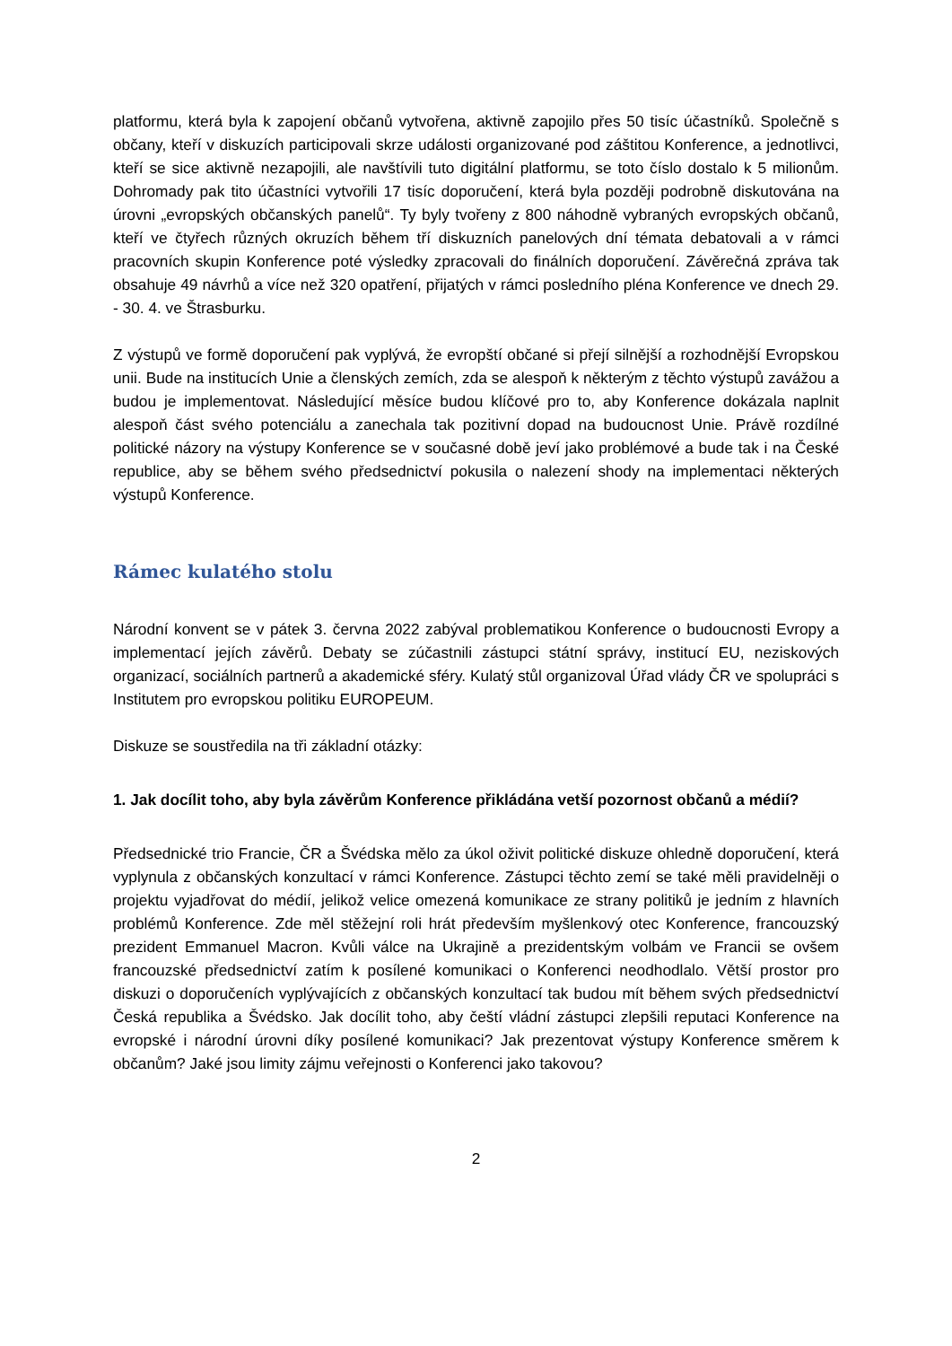platformu, která byla k zapojení občanů vytvořena, aktivně zapojilo přes 50 tisíc účastníků. Společně s občany, kteří v diskuzích participovali skrze události organizované pod záštitou Konference, a jednotlivci, kteří se sice aktivně nezapojili, ale navštívili tuto digitální platformu, se toto číslo dostalo k 5 milionům. Dohromady pak tito účastníci vytvořili 17 tisíc doporučení, která byla později podrobně diskutována na úrovni „evropských občanských panelů“. Ty byly tvořeny z 800 náhodně vybraných evropských občanů, kteří ve čtyřech různých okruzích během tří diskuzních panelových dní témata debatovali a v rámci pracovních skupin Konference poté výsledky zpracovali do finálních doporučení. Závěrečná zpráva tak obsahuje 49 návrhů a více než 320 opatření, přijatých v rámci posledního pléna Konference ve dnech 29. - 30. 4. ve Štrasburku.
Z výstupů ve formě doporučení pak vyplývá, že evropští občané si přejí silnější a rozhodnější Evropskou unii. Bude na institucích Unie a členských zemích, zda se alespoň k některým z těchto výstupů zavážou a budou je implementovat. Následující měsíce budou klíčové pro to, aby Konference dokázala naplnit alespoň část svého potenciálu a zanechala tak pozitivní dopad na budoucnost Unie. Právě rozdílné politické názory na výstupy Konference se v současné době jeví jako problémové a bude tak i na České republice, aby se během svého předsednictví pokusila o nalezení shody na implementaci některých výstupů Konference.
Rámec kulatého stolu
Národní konvent se v pátek 3. června 2022 zabýval problematikou Konference o budoucnosti Evropy a implementací jejích závěrů. Debaty se zúčastnili zástupci státní správy, institucí EU, neziskových organizací, sociálních partnerů a akademické sféry. Kulatý stůl organizoval Úřad vlády ČR ve spolupráci s Institutem pro evropskou politiku EUROPEUM.
Diskuze se soustředila na tři základní otázky:
1. Jak docílit toho, aby byla závěrům Konference přikládána vetší pozornost občanů a médií?
Předsednické trio Francie, ČR a Švédska mělo za úkol oživit politické diskuze ohledně doporučení, která vyplynula z občanských konzultací v rámci Konference. Zástupci těchto zemí se také měli pravidelněji o projektu vyjadřovat do médií, jelikož velice omezená komunikace ze strany politiků je jedním z hlavních problémů Konference. Zde měl stěžejní roli hrát především myšlenkový otec Konference, francouzský prezident Emmanuel Macron. Kvůli válce na Ukrajině a prezidentským volbám ve Francii se ovšem francouzské předsednictví zatím k posílené komunikaci o Konferenci neodhodlalo. Větší prostor pro diskuzi o doporučeních vyplývajících z občanských konzultací tak budou mít během svých předsednictví Česká republika a Švédsko. Jak docílit toho, aby čeští vládní zástupci zlepšili reputaci Konference na evropské i národní úrovni díky posílené komunikaci? Jak prezentovat výstupy Konference směrem k občanům? Jaké jsou limity zájmu veřejnosti o Konferenci jako takovou?
2